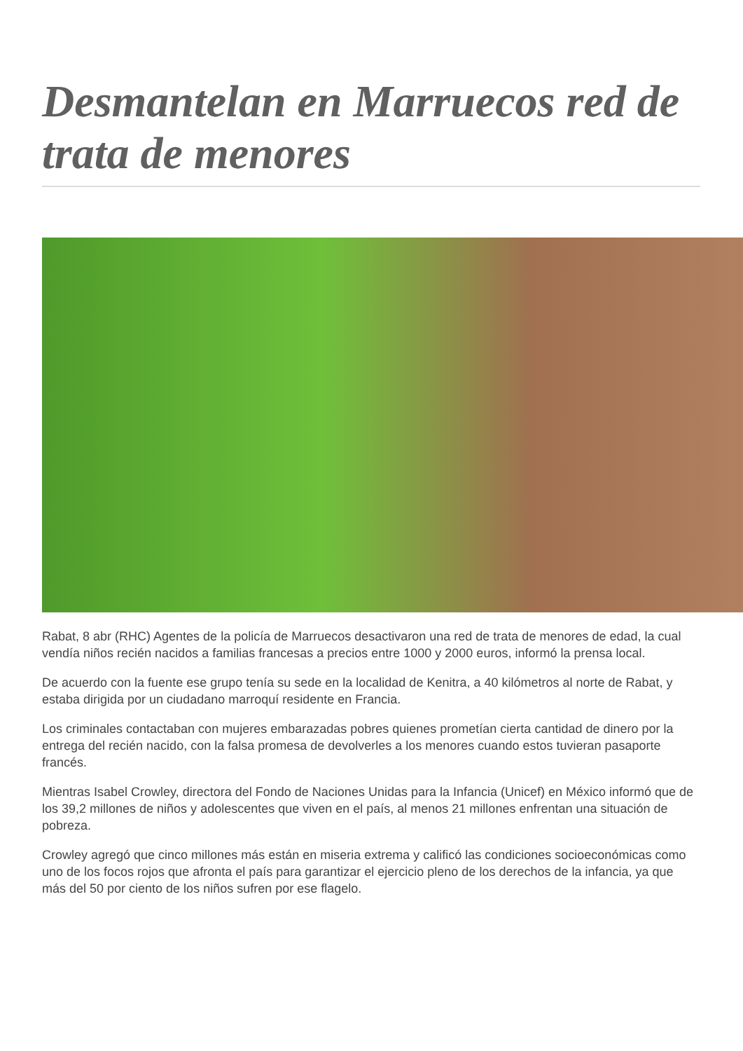Desmantelan en Marruecos red de trata de menores
Rabat, 8 abr (RHC) Agentes de la policía de Marruecos desactivaron una red de trata de menores de edad, la cual vendía niños recién nacidos a familias francesas a precios entre 1000 y 2000 euros, informó la prensa local.
De acuerdo con la fuente ese grupo tenía su sede en la localidad de Kenitra, a 40 kilómetros al norte de Rabat, y estaba dirigida por un ciudadano marroquí residente en Francia.
Los criminales contactaban con mujeres embarazadas pobres quienes prometían cierta cantidad de dinero por la entrega del recién nacido, con la falsa promesa de devolverles a los menores cuando estos tuvieran pasaporte francés.
Mientras Isabel Crowley, directora del Fondo de Naciones Unidas para la Infancia (Unicef) en México informó que de los 39,2 millones de niños y adolescentes que viven en el país, al menos 21 millones enfrentan una situación de pobreza.
Crowley agregó que cinco millones más están en miseria extrema y calificó las condiciones socioeconómicas como uno de los focos rojos que afronta el país para garantizar el ejercicio pleno de los derechos de la infancia, ya que más del 50 por ciento de los niños sufren por ese flagelo.